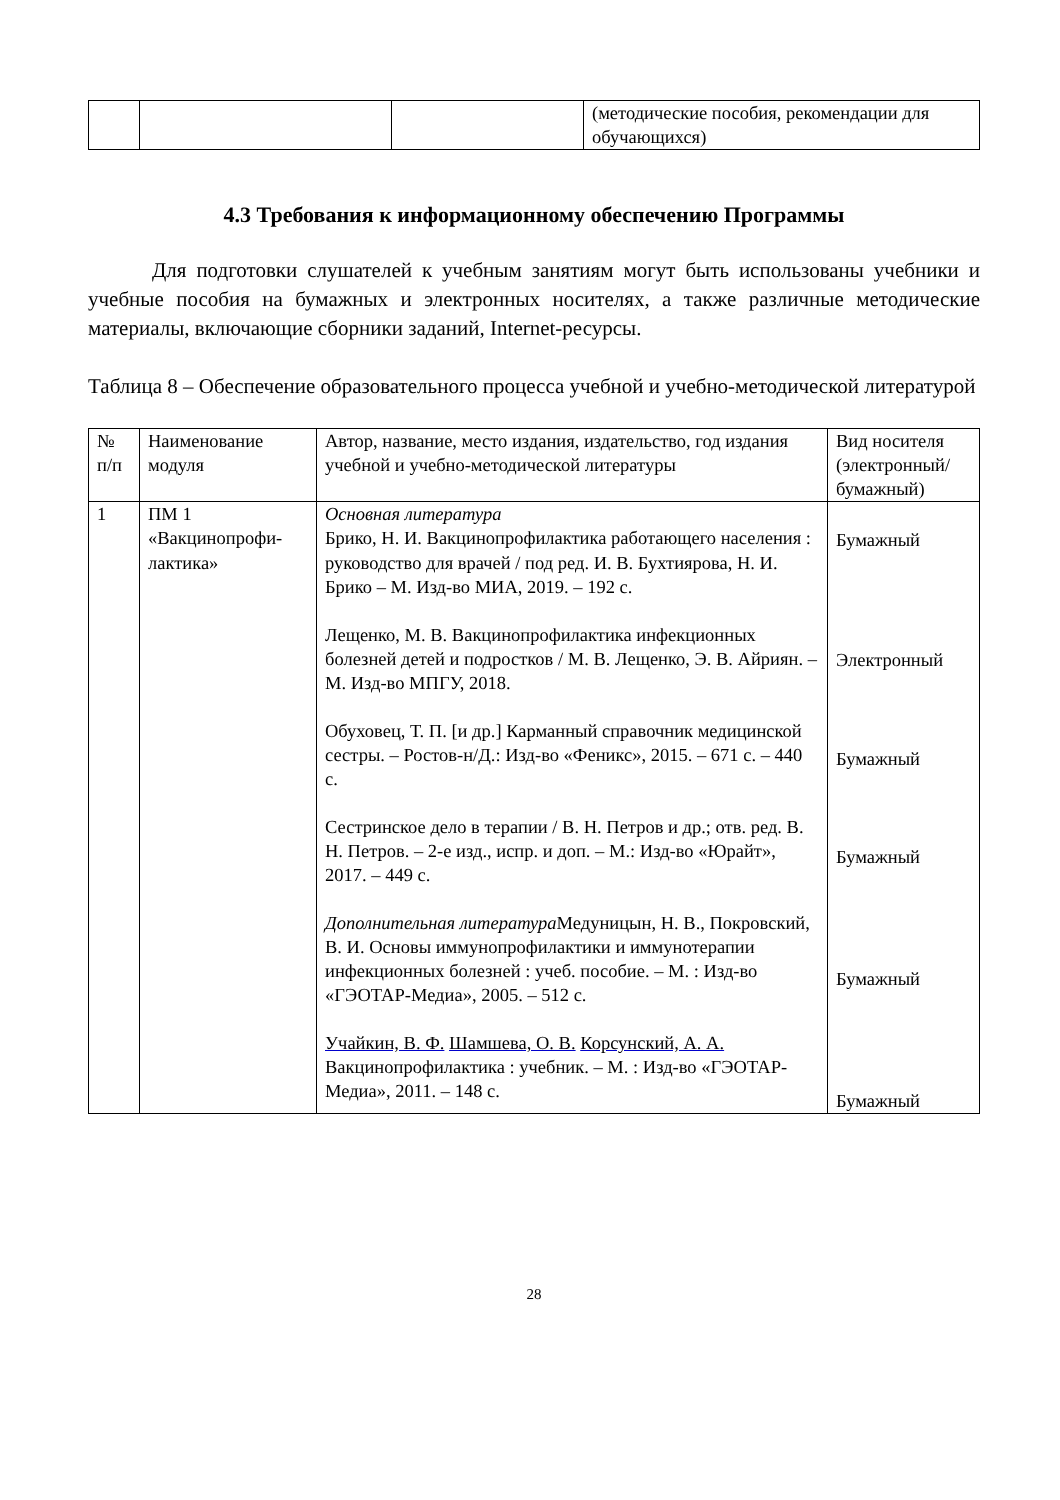| | | | (методические пособия, рекомендации для обучающихся) |
4.3 Требования к информационному обеспечению Программы
Для подготовки слушателей к учебным занятиям могут быть использованы учебники и учебные пособия на бумажных и электронных носителях, а также различные методические материалы, включающие сборники заданий, Internet-ресурсы.
Таблица 8 – Обеспечение образовательного процесса учебной и учебно-методической литературой
| № п/п | Наименование модуля | Автор, название, место издания, издательство, год издания учебной и учебно-методической литературы | Вид носителя (электронный/ бумажный) |
| --- | --- | --- | --- |
| 1 | ПМ 1 «Вакцинопрофи-лактика» | Основная литература Брико, Н. И. Вакцинопрофилактика работающего населения : руководство для врачей / под ред. И. В. Бухтиярова, Н. И. Брико – М. Изд-во МИА, 2019. – 192 с. Лещенко, М. В. Вакцинопрофилактика инфекционных болезней детей и подростков / М. В. Лещенко, Э. В. Айриян. – М. Изд-во МПГУ, 2018. Обуховец, Т. П. [и др.] Карманный справочник медицинской сестры. – Ростов-н/Д.: Изд-во «Феникс», 2015. – 671 с. – 440 с. Сестринское дело в терапии / В. Н. Петров и др.; отв. ред. В. Н. Петров. – 2-е изд., испр. и доп. – М.: Изд-во «Юрайт», 2017. – 449 с. Дополнительная литература Медуницын, Н. В., Покровский, В. И. Основы иммунопрофилактики и иммунотерапии инфекционных болезней : учеб. пособие. – М. : Изд-во «ГЭОТАР-Медиа», 2005. – 512 с. Учайкин, В. Ф. Шамшева, О. В. Корсунский, А. А. Вакцинопрофилактика : учебник. – М. : Изд-во «ГЭОТАР-Медиа», 2011. – 148 с. | Бумажный Электронный Бумажный Бумажный Бумажный Бумажный |
28